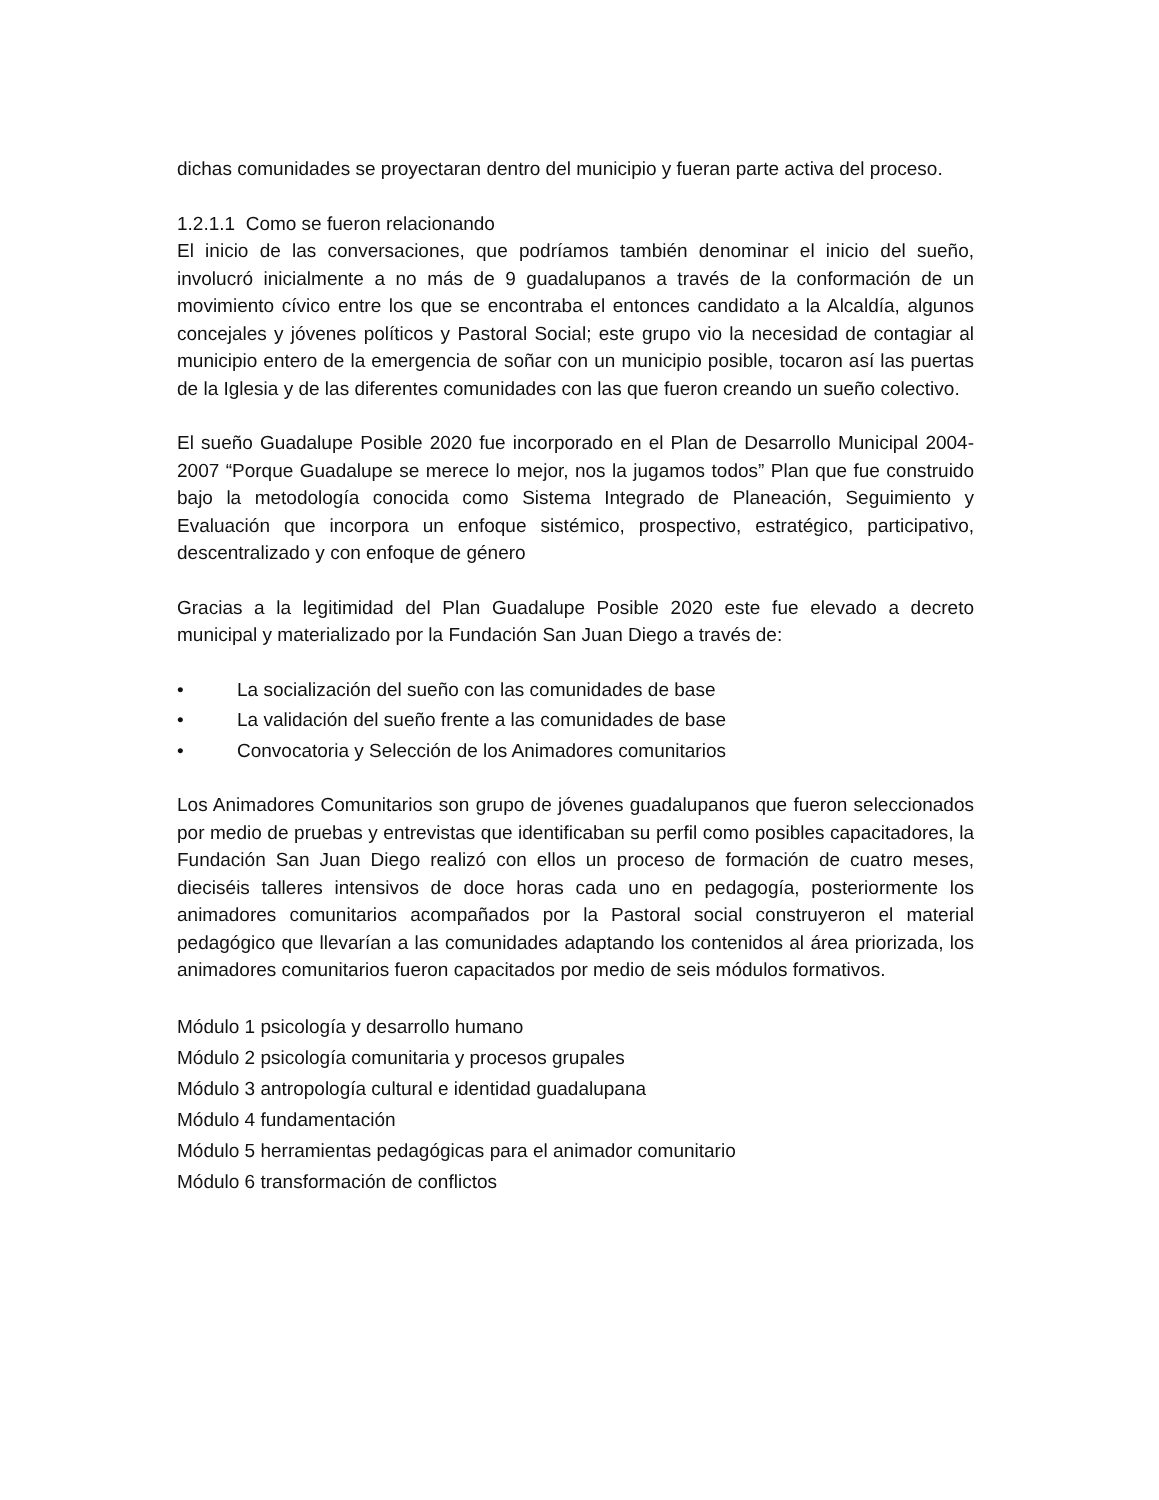dichas comunidades se proyectaran dentro del municipio y fueran parte activa del proceso.
1.2.1.1 Como se fueron relacionando
El inicio de las conversaciones, que podríamos también denominar el inicio del sueño, involucró inicialmente a no más de 9 guadalupanos a través de la conformación de un movimiento cívico entre los que se encontraba el entonces candidato a la Alcaldía, algunos concejales y jóvenes políticos y Pastoral Social; este grupo vio la necesidad de contagiar al municipio entero de la emergencia de soñar con un municipio posible, tocaron así las puertas de la Iglesia y de las diferentes comunidades con las que fueron creando un sueño colectivo.
El sueño Guadalupe Posible 2020 fue incorporado en el Plan de Desarrollo Municipal 2004-2007 “Porque Guadalupe se merece lo mejor, nos la jugamos todos” Plan que fue construido bajo la metodología conocida como Sistema Integrado de Planeación, Seguimiento y Evaluación que incorpora un enfoque sistémico, prospectivo, estratégico, participativo, descentralizado y con enfoque de género
Gracias a la legitimidad del Plan Guadalupe Posible 2020 este fue elevado a decreto municipal y materializado por la Fundación San Juan Diego a través de:
• La socialización del sueño con las comunidades de base
• La validación del sueño frente a las comunidades de base
• Convocatoria y Selección de los Animadores comunitarios
Los Animadores Comunitarios son grupo de jóvenes guadalupanos que fueron seleccionados por medio de pruebas y entrevistas que identificaban su perfil como posibles capacitadores, la Fundación San Juan Diego realizó con ellos un proceso de formación de cuatro meses, dieciséis talleres intensivos de doce horas cada uno en pedagogía, posteriormente los animadores comunitarios acompañados por la Pastoral social construyeron el material pedagógico que llevarían a las comunidades adaptando los contenidos al área priorizada, los animadores comunitarios fueron capacitados por medio de seis módulos formativos.
Módulo 1 psicología y desarrollo humano
Módulo 2 psicología comunitaria y procesos grupales
Módulo 3 antropología cultural e identidad guadalupana
Módulo 4 fundamentación
Módulo 5 herramientas pedagógicas para el animador comunitario
Módulo 6 transformación de conflictos